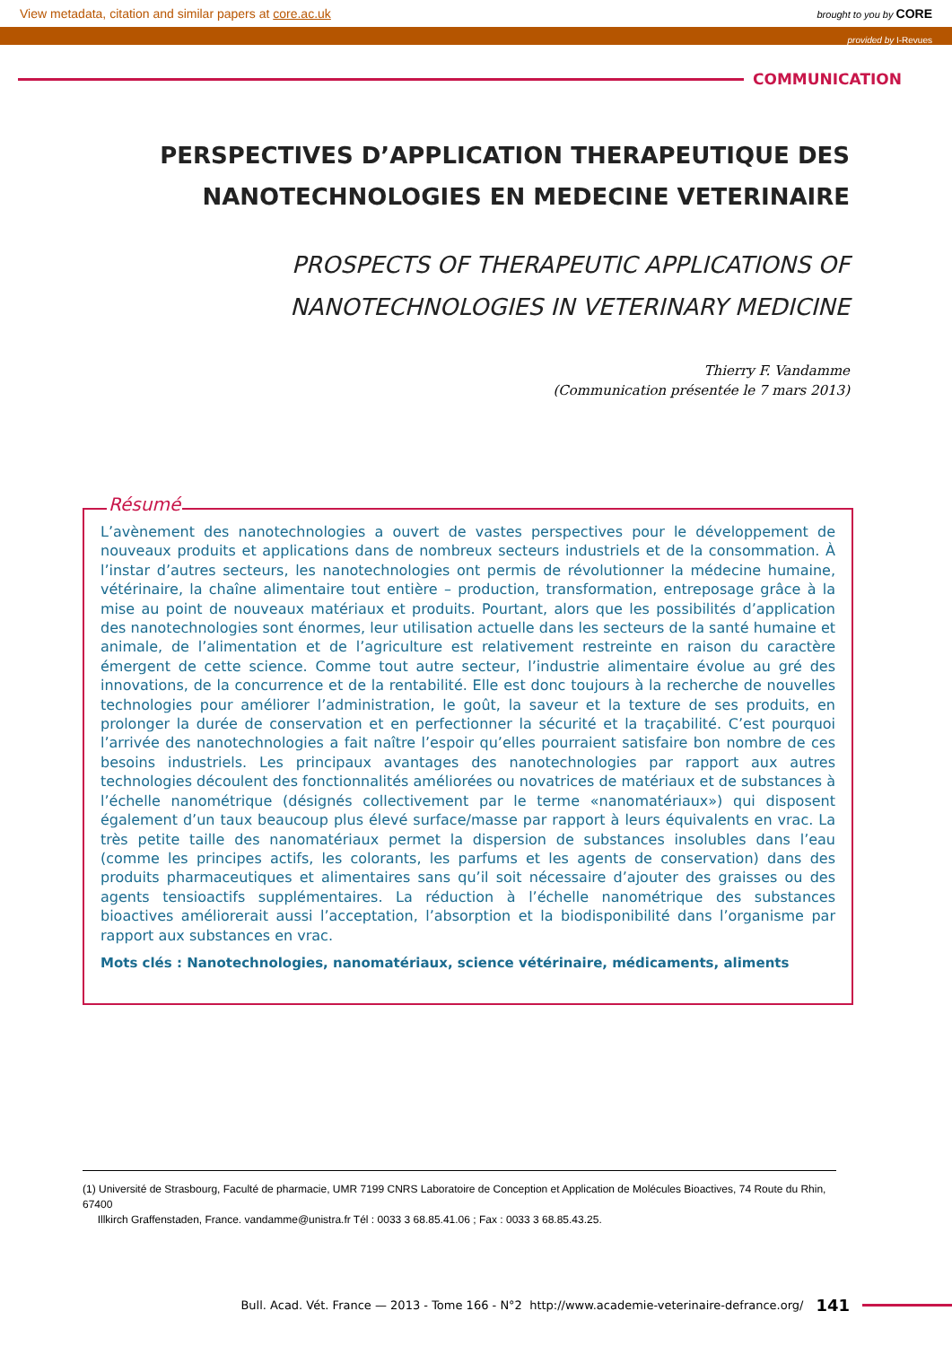View metadata, citation and similar papers at core.ac.uk brought to you by CORE
provided by I-Revues
COMMUNICATION
PERSPECTIVES D’APPLICATION THERAPEUTIQUE DES
NANOTECHNOLOGIES EN MEDECINE VETERINAIRE
PROSPECTS OF THERAPEUTIC APPLICATIONS OF
NANOTECHNOLOGIES IN VETERINARY MEDICINE
Thierry F. Vandamme
(Communication présentée le 7 mars 2013)
Résumé
L’avènement des nanotechnologies a ouvert de vastes perspectives pour le développement de nouveaux produits et applications dans de nombreux secteurs industriels et de la consommation. À l’instar d’autres secteurs, les nanotechnologies ont permis de révolutionner la médecine humaine, vétérinaire, la chaîne alimentaire tout entière – production, transformation, entreposage grâce à la mise au point de nouveaux matériaux et produits. Pourtant, alors que les possibilités d’application des nanotechnologies sont énormes, leur utilisation actuelle dans les secteurs de la santé humaine et animale, de l’alimentation et de l’agriculture est relativement restreinte en raison du caractère émergent de cette science. Comme tout autre secteur, l’industrie alimentaire évolue au gré des innovations, de la concurrence et de la rentabilité. Elle est donc toujours à la recherche de nouvelles technologies pour améliorer l’administration, le goût, la saveur et la texture de ses produits, en prolonger la durée de conservation et en perfectionner la sécurité et la traçabilité. C’est pourquoi l’arrivée des nanotechnologies a fait naître l’espoir qu’elles pourraient satisfaire bon nombre de ces besoins industriels. Les principaux avantages des nanotechnologies par rapport aux autres technologies découlent des fonctionnalités améliorées ou novatrices de matériaux et de substances à l’échelle nanométrique (désignés collectivement par le terme «nanomatériaux») qui disposent également d’un taux beaucoup plus élevé surface/masse par rapport à leurs équivalents en vrac. La très petite taille des nanomatériaux permet la dispersion de substances insolubles dans l’eau (comme les principes actifs, les colorants, les parfums et les agents de conservation) dans des produits pharmaceutiques et alimentaires sans qu’il soit nécessaire d’ajouter des graisses ou des agents tensioactifs supplémentaires. La réduction à l’échelle nanométrique des substances bioactives améliorerait aussi l’acceptation, l’absorption et la biodisponibilité dans l’organisme par rapport aux substances en vrac.
Mots clés : Nanotechnologies, nanomatériaux, science vétérinaire, médicaments, aliments
(1) Université de Strasbourg, Faculté de pharmacie, UMR 7199 CNRS Laboratoire de Conception et Application de Molécules Bioactives, 74 Route du Rhin, 67400
Illkirch Graffenstaden, France. vandamme@unistra.fr Tél : 0033 3 68.85.41.06 ; Fax : 0033 3 68.85.43.25.
Bull. Acad. Vét. France — 2013 - Tome 166 - N°2 http://www.academie-veterinaire-defrance.org/ 141